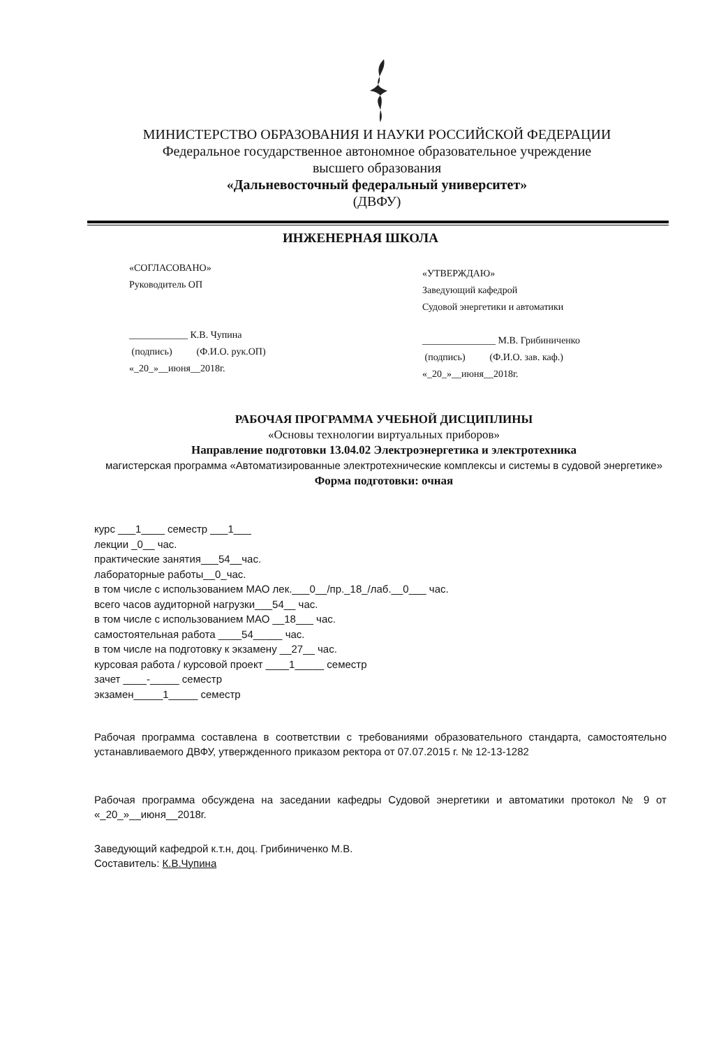МИНИСТЕРСТВО ОБРАЗОВАНИЯ И НАУКИ РОССИЙСКОЙ ФЕДЕРАЦИИ
Федеральное государственное автономное образовательное учреждение
высшего образования
«Дальневосточный федеральный университет»
(ДВФУ)
ИНЖЕНЕРНАЯ ШКОЛА
«СОГЛАСОВАНО»
Руководитель ОП
____________ К.В. Чупина
(подпись) (Ф.И.О. рук.ОП)
«_20_»__июня__2018г.
«УТВЕРЖДАЮ»
Заведующий кафедрой
Судовой энергетики и автоматики
_______________ М.В. Грибиниченко
(подпись) (Ф.И.О. зав. каф.)
«_20_»__июня__2018г.
РАБОЧАЯ ПРОГРАММА УЧЕБНОЙ ДИСЦИПЛИНЫ
«Основы технологии виртуальных приборов»
Направление подготовки 13.04.02 Электроэнергетика и электротехника
магистерская программа «Автоматизированные электротехнические комплексы и системы в судовой энергетике»
Форма подготовки: очная
курс ___1____ семестр ___1___
лекции _0__ час.
практические занятия___54__час.
лабораторные работы__0_час.
в том числе с использованием МАО лек.___0__/пр._18_/лаб.__0___ час.
всего часов аудиторной нагрузки___54__ час.
в том числе с использованием МАО __18___ час.
самостоятельная работа ____54_____ час.
в том числе на подготовку к экзамену __27__ час.
курсовая работа / курсовой проект ____1_____ семестр
зачет ____-_____ семестр
экзамен_____1_____ семестр
Рабочая программа составлена в соответствии с требованиями образовательного стандарта, самостоятельно устанавливаемого ДВФУ, утвержденного приказом ректора от 07.07.2015 г. № 12-13-1282
Рабочая программа обсуждена на заседании кафедры Судовой энергетики и автоматики протокол № 9 от «_20_»__июня__2018г.
Заведующий кафедрой к.т.н, доц. Грибиниченко М.В.
Составитель: К.В.Чупина